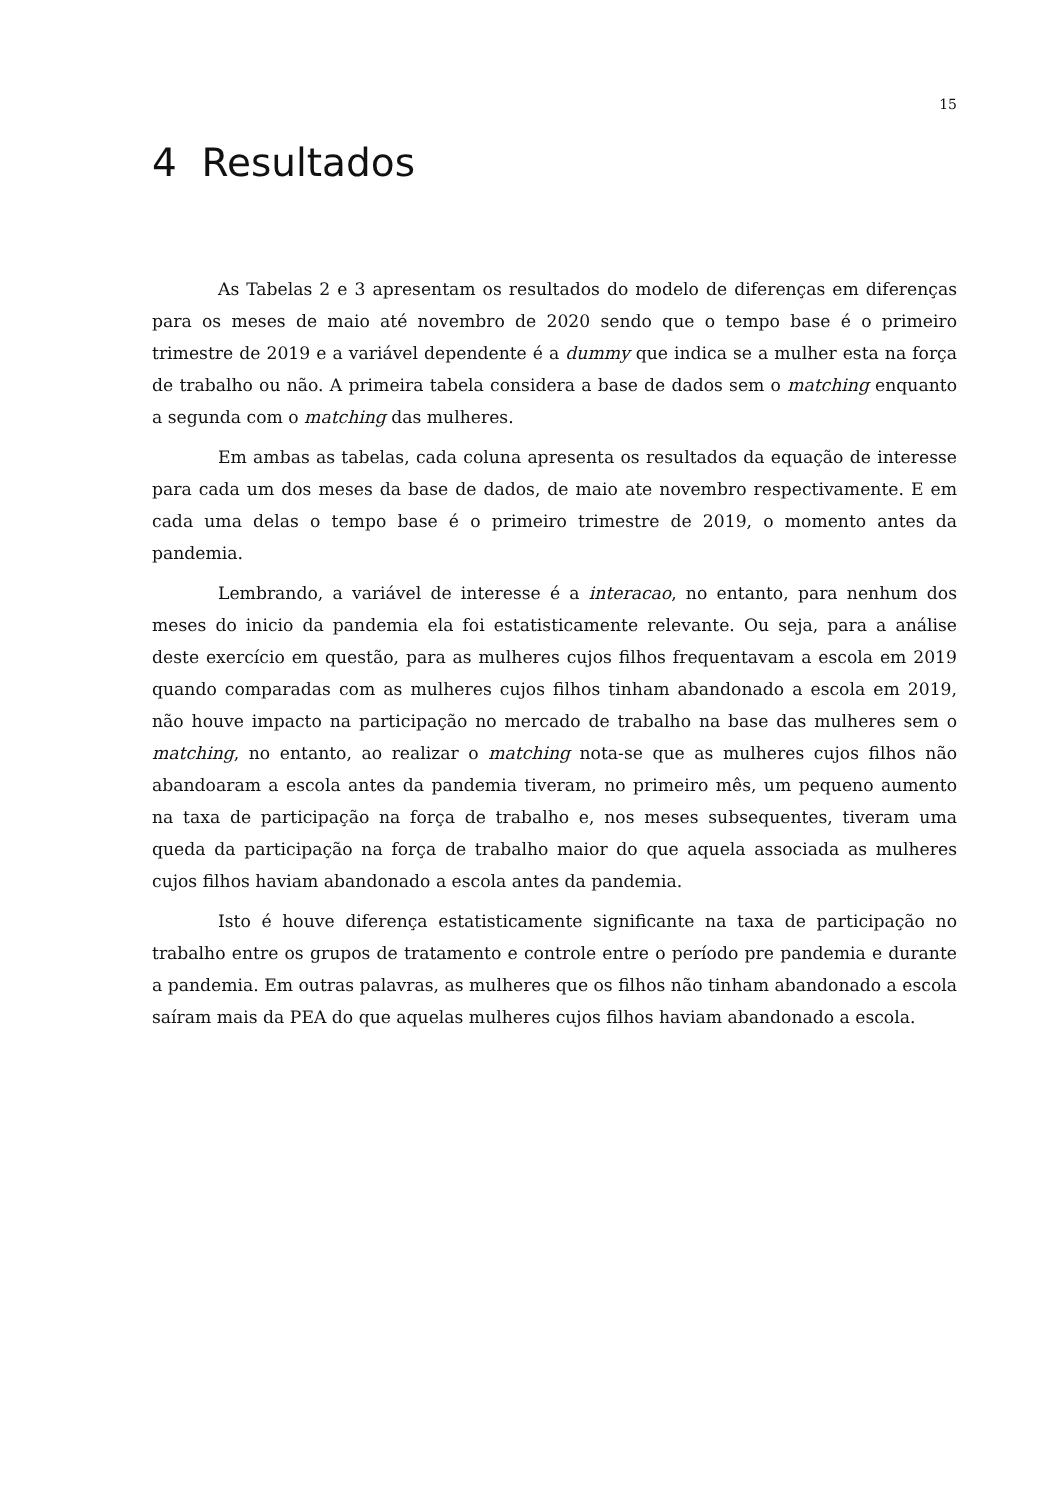15
4 Resultados
As Tabelas 2 e 3 apresentam os resultados do modelo de diferenças em diferenças para os meses de maio até novembro de 2020 sendo que o tempo base é o primeiro trimestre de 2019 e a variável dependente é a dummy que indica se a mulher esta na força de trabalho ou não. A primeira tabela considera a base de dados sem o matching enquanto a segunda com o matching das mulheres.
Em ambas as tabelas, cada coluna apresenta os resultados da equação de interesse para cada um dos meses da base de dados, de maio ate novembro respectivamente. E em cada uma delas o tempo base é o primeiro trimestre de 2019, o momento antes da pandemia.
Lembrando, a variável de interesse é a interacao, no entanto, para nenhum dos meses do inicio da pandemia ela foi estatisticamente relevante. Ou seja, para a análise deste exercício em questão, para as mulheres cujos filhos frequentavam a escola em 2019 quando comparadas com as mulheres cujos filhos tinham abandonado a escola em 2019, não houve impacto na participação no mercado de trabalho na base das mulheres sem o matching, no entanto, ao realizar o matching nota-se que as mulheres cujos filhos não abandoaram a escola antes da pandemia tiveram, no primeiro mês, um pequeno aumento na taxa de participação na força de trabalho e, nos meses subsequentes, tiveram uma queda da participação na força de trabalho maior do que aquela associada as mulheres cujos filhos haviam abandonado a escola antes da pandemia.
Isto é houve diferença estatisticamente significante na taxa de participação no trabalho entre os grupos de tratamento e controle entre o período pre pandemia e durante a pandemia. Em outras palavras, as mulheres que os filhos não tinham abandonado a escola saíram mais da PEA do que aquelas mulheres cujos filhos haviam abandonado a escola.